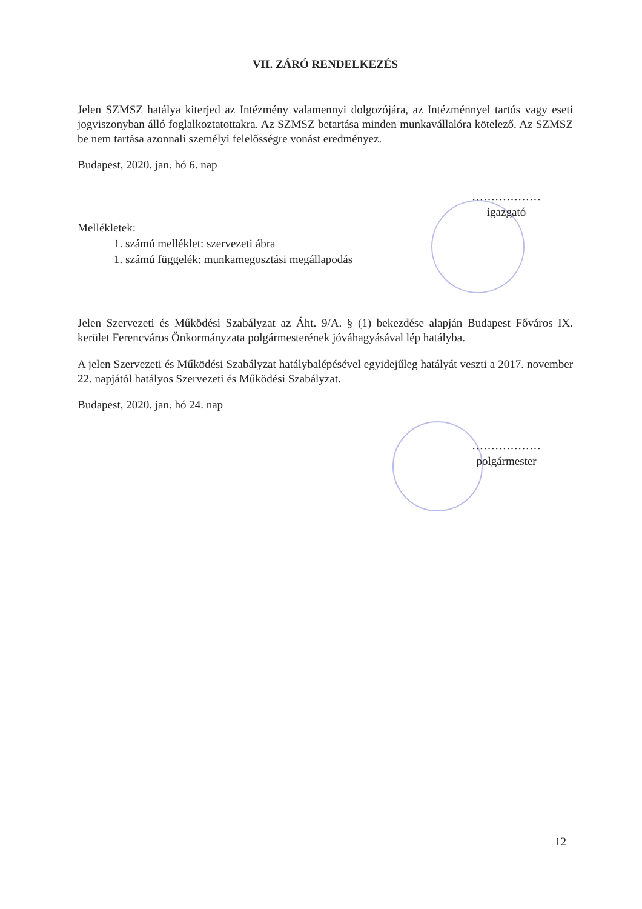VII. ZÁRÓ RENDELKEZÉS
Jelen SZMSZ hatálya kiterjed az Intézmény valamennyi dolgozójára, az Intézménnyel tartós vagy eseti jogviszonyban álló foglalkoztatottakra. Az SZMSZ betartása minden munkavállalóra kötelező. Az SZMSZ be nem tartása azonnali személyi felelősségre vonást eredményez.
Budapest, 2020. jan. hó 6. nap
………………
igazgató
Mellékletek:
1. számú melléklet: szervezeti ábra
1. számú függelék: munkamegosztási megállapodás
Jelen Szervezeti és Működési Szabályzat az Áht. 9/A. § (1) bekezdése alapján Budapest Főváros IX. kerület Ferencváros Önkormányzata polgármesterének jóváhagyásával lép hatályba.
A jelen Szervezeti és Működési Szabályzat hatálybalépésével egyidejűleg hatályát veszti a 2017. november 22. napjától hatályos Szervezeti és Működési Szabályzat.
Budapest, 2020. jan. hó 24. nap
………………
polgármester
12